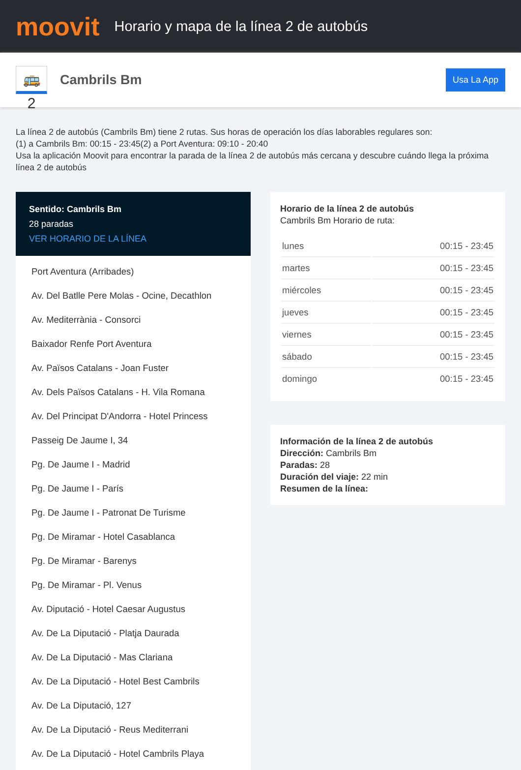moovit
Horario y mapa de la línea 2 de autobús
🚌 2
Cambrils Bm
Usa La App
La línea 2 de autobús (Cambrils Bm) tiene 2 rutas. Sus horas de operación los días laborables regulares son:
(1) a Cambrils Bm: 00:15 - 23:45(2) a Port Aventura: 09:10 - 20:40
Usa la aplicación Moovit para encontrar la parada de la línea 2 de autobús más cercana y descubre cuándo llega la próxima línea 2 de autobús
Sentido: Cambrils Bm
28 paradas
VER HORARIO DE LA LÍNEA
Port Aventura (Arribades)
Av. Del Batlle Pere Molas - Ocine, Decathlon
Av. Mediterrània - Consorci
Baixador Renfe Port Aventura
Av. Països Catalans - Joan Fuster
Av. Dels Països Catalans - H. Vila Romana
Av. Del Principat D'Andorra - Hotel Princess
Passeig De Jaume I, 34
Pg. De Jaume I - Madrid
Pg. De Jaume I - París
Pg. De Jaume I - Patronat De Turisme
Pg. De Miramar - Hotel Casablanca
Pg. De Miramar - Barenys
Pg. De Miramar - Pl. Venus
Av. Diputació - Hotel Caesar Augustus
Av. De La Diputació - Platja Daurada
Av. De La Diputació - Mas Clariana
Av. De La Diputació - Hotel Best Cambrils
Av. De La Diputació, 127
Av. De La Diputació - Reus Mediterrani
Av. De La Diputació - Hotel Cambrils Playa
Horario de la línea 2 de autobús
Cambrils Bm Horario de ruta:
| lunes | 00:15 - 23:45 |
| martes | 00:15 - 23:45 |
| miércoles | 00:15 - 23:45 |
| jueves | 00:15 - 23:45 |
| viernes | 00:15 - 23:45 |
| sábado | 00:15 - 23:45 |
| domingo | 00:15 - 23:45 |
Información de la línea 2 de autobús
Dirección: Cambrils Bm
Paradas: 28
Duración del viaje: 22 min
Resumen de la línea: